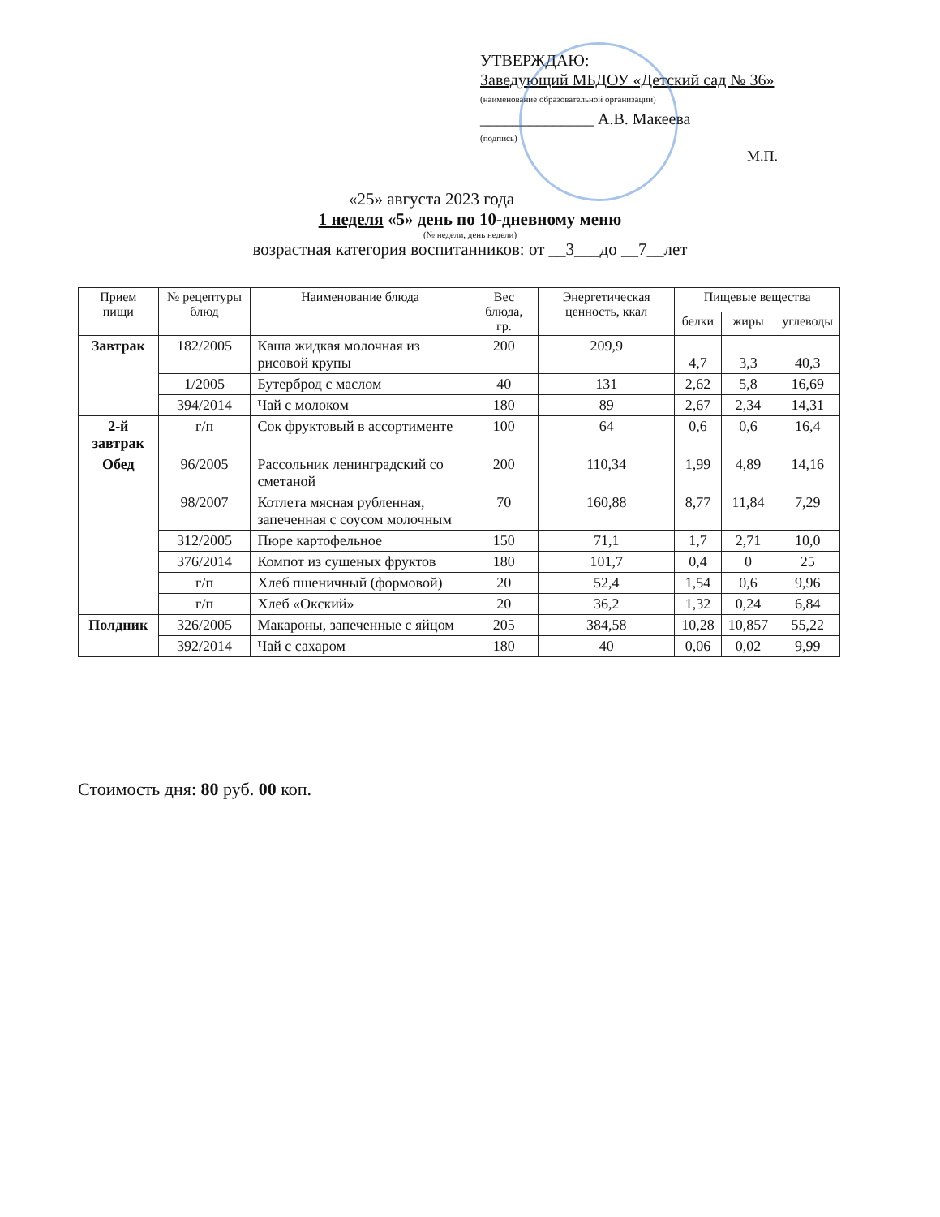УТВЕРЖДАЮ:
Заведующий МБДОУ «Детский сад № 36»
(наименование образовательной организации)
______________ А.В. Макеева
(подпись)
М.П.
«25» августа 2023 года
1 неделя «5» день по 10-дневному меню
(№ недели, день недели)
возрастная категория воспитанников: от __3___до __7__лет
| Прием пищи | № рецептуры блюд | Наименование блюда | Вес блюда, гр. | Энергетическая ценность, ккал | Пищевые вещества | | |
| --- | --- | --- | --- | --- | --- | --- | --- |
| | | | | | белки | жиры | углеводы |
| Завтрак | 182/2005 | Каша жидкая молочная из рисовой крупы | 200 | 209,9 | 4,7 | 3,3 | 40,3 |
| | 1/2005 | Бутерброд с маслом | 40 | 131 | 2,62 | 5,8 | 16,69 |
| | 394/2014 | Чай с молоком | 180 | 89 | 2,67 | 2,34 | 14,31 |
| 2-й завтрак | г/п | Сок фруктовый в ассортименте | 100 | 64 | 0,6 | 0,6 | 16,4 |
| Обед | 96/2005 | Рассольник ленинградский со сметаной | 200 | 110,34 | 1,99 | 4,89 | 14,16 |
| | 98/2007 | Котлета мясная рубленная, запеченная с соусом молочным | 70 | 160,88 | 8,77 | 11,84 | 7,29 |
| | 312/2005 | Пюре картофельное | 150 | 71,1 | 1,7 | 2,71 | 10,0 |
| | 376/2014 | Компот из сушеных фруктов | 180 | 101,7 | 0,4 | 0 | 25 |
| | г/п | Хлеб пшеничный (формовой) | 20 | 52,4 | 1,54 | 0,6 | 9,96 |
| | г/п | Хлеб «Окский» | 20 | 36,2 | 1,32 | 0,24 | 6,84 |
| Полдник | 326/2005 | Макароны, запеченные с яйцом | 205 | 384,58 | 10,28 | 10,857 | 55,22 |
| | 392/2014 | Чай с сахаром | 180 | 40 | 0,06 | 0,02 | 9,99 |
Стоимость дня: 80 руб. 00 коп.